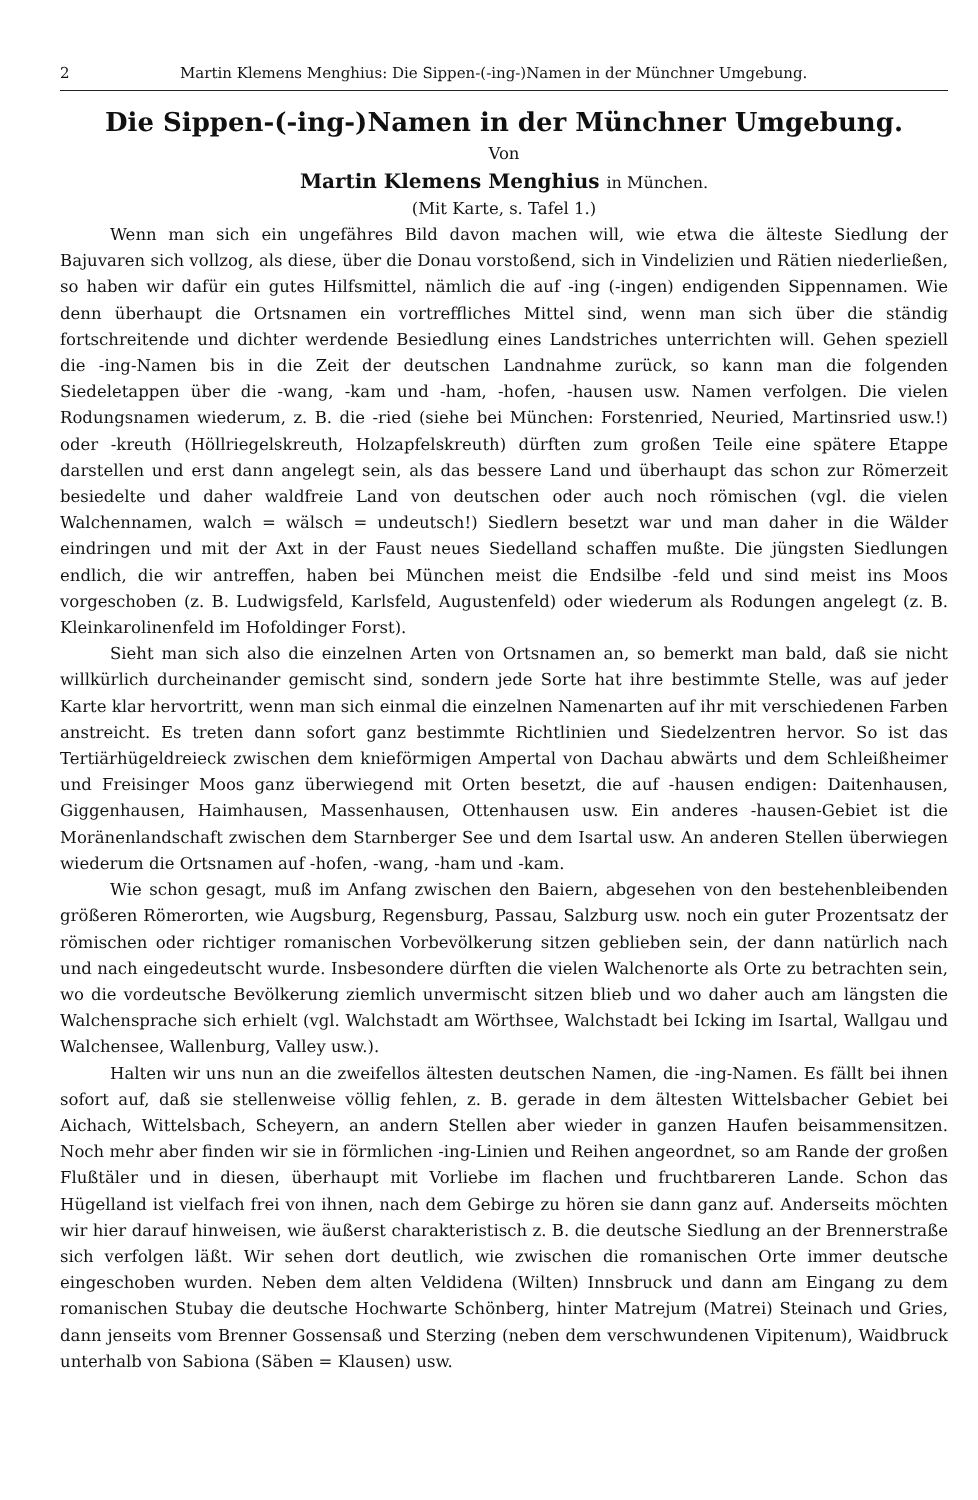2 Martin Klemens Menghius: Die Sippen-(-ing-)Namen in der Münchner Umgebung.
Die Sippen-(-ing-)Namen in der Münchner Umgebung.
Von
Martin Klemens Menghius in München.
(Mit Karte, s. Tafel 1.)
Wenn man sich ein ungefähres Bild davon machen will, wie etwa die älteste Siedlung der Bajuvaren sich vollzog, als diese, über die Donau vorstoßend, sich in Vindelizien und Rätien niederließen, so haben wir dafür ein gutes Hilfsmittel, nämlich die auf -ing (-ingen) endigenden Sippennamen. Wie denn überhaupt die Ortsnamen ein vortreffliches Mittel sind, wenn man sich über die ständig fortschreitende und dichter werdende Besiedlung eines Landstriches unterrichten will. Gehen speziell die -ing-Namen bis in die Zeit der deutschen Landnahme zurück, so kann man die folgenden Siedeletappen über die -wang, -kam und -ham, -hofen, -hausen usw. Namen verfolgen. Die vielen Rodungsnamen wiederum, z. B. die -ried (siehe bei München: Forstenried, Neuried, Martinsried usw.!) oder -kreuth (Höllriegelskreuth, Holzapfelskreuth) dürften zum großen Teile eine spätere Etappe darstellen und erst dann angelegt sein, als das bessere Land und überhaupt das schon zur Römerzeit besiedelte und daher waldfreie Land von deutschen oder auch noch römischen (vgl. die vielen Walchennamen, walch = wälsch = undeutsch!) Siedlern besetzt war und man daher in die Wälder eindringen und mit der Axt in der Faust neues Siedelland schaffen mußte. Die jüngsten Siedlungen endlich, die wir antreffen, haben bei München meist die Endsilbe -feld und sind meist ins Moos vorgeschoben (z. B. Ludwigsfeld, Karlsfeld, Augustenfeld) oder wiederum als Rodungen angelegt (z. B. Kleinkarolinenfeld im Hofoldinger Forst).
Sieht man sich also die einzelnen Arten von Ortsnamen an, so bemerkt man bald, daß sie nicht willkürlich durcheinander gemischt sind, sondern jede Sorte hat ihre bestimmte Stelle, was auf jeder Karte klar hervortritt, wenn man sich einmal die einzelnen Namenarten auf ihr mit verschiedenen Farben anstreicht. Es treten dann sofort ganz bestimmte Richtlinien und Siedelzentren hervor. So ist das Tertiärhügeldreieck zwischen dem knieförmigen Ampertal von Dachau abwärts und dem Schleißheimer und Freisinger Moos ganz überwiegend mit Orten besetzt, die auf -hausen endigen: Daitenhausen, Giggenhausen, Haimhausen, Massenhausen, Ottenhausen usw. Ein anderes -hausen-Gebiet ist die Moränenlandschaft zwischen dem Starnberger See und dem Isartal usw. An anderen Stellen überwiegen wiederum die Ortsnamen auf -hofen, -wang, -ham und -kam.
Wie schon gesagt, muß im Anfang zwischen den Baiern, abgesehen von den bestehenbleibenden größeren Römerorten, wie Augsburg, Regensburg, Passau, Salzburg usw. noch ein guter Prozentsatz der römischen oder richtiger romanischen Vorbevölkerung sitzen geblieben sein, der dann natürlich nach und nach eingedeutscht wurde. Insbesondere dürften die vielen Walchenorte als Orte zu betrachten sein, wo die vordeutsche Bevölkerung ziemlich unvermischt sitzen blieb und wo daher auch am längsten die Walchensprache sich erhielt (vgl. Walchstadt am Wörthsee, Walchstadt bei Icking im Isartal, Wallgau und Walchensee, Wallenburg, Valley usw.).
Halten wir uns nun an die zweifellos ältesten deutschen Namen, die -ing-Namen. Es fällt bei ihnen sofort auf, daß sie stellenweise völlig fehlen, z. B. gerade in dem ältesten Wittelsbacher Gebiet bei Aichach, Wittelsbach, Scheyern, an andern Stellen aber wieder in ganzen Haufen beisammensitzen. Noch mehr aber finden wir sie in förmlichen -ing-Linien und Reihen angeordnet, so am Rande der großen Flußtäler und in diesen, überhaupt mit Vorliebe im flachen und fruchtbareren Lande. Schon das Hügelland ist vielfach frei von ihnen, nach dem Gebirge zu hören sie dann ganz auf. Anderseits möchten wir hier darauf hinweisen, wie äußerst charakteristisch z. B. die deutsche Siedlung an der Brennerstraße sich verfolgen läßt. Wir sehen dort deutlich, wie zwischen die romanischen Orte immer deutsche eingeschoben wurden. Neben dem alten Veldidena (Wilten) Innsbruck und dann am Eingang zu dem romanischen Stubay die deutsche Hochwarte Schönberg, hinter Matrejum (Matrei) Steinach und Gries, dann jenseits vom Brenner Gossensaß und Sterzing (neben dem verschwundenen Vipitenum), Waidbruck unterhalb von Sabiona (Säben = Klausen) usw.